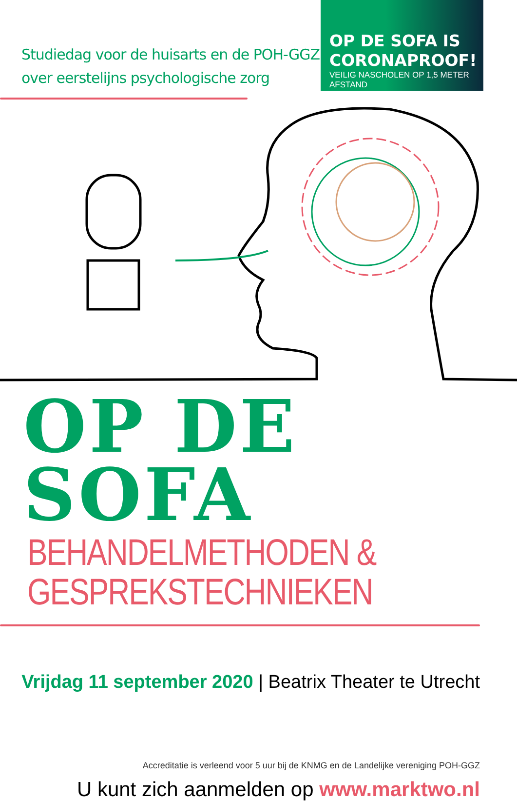Studiedag voor de huisarts en de POH-GGZ
over eerstelijns psychologische zorg
OP DE SOFA IS
CORONAPROOF!
VEILIG NASCHOLEN OP 1,5 METER AFSTAND
OP DE SOFA
BEHANDELMETHODEN & GESPREKSTECHNIEKEN
Vrijdag 11 september 2020 | Beatrix Theater te Utrecht
Accreditatie is verleend voor 5 uur bij de KNMG en de Landelijke vereniging POH-GGZ
U kunt zich aanmelden op www.marktwo.nl